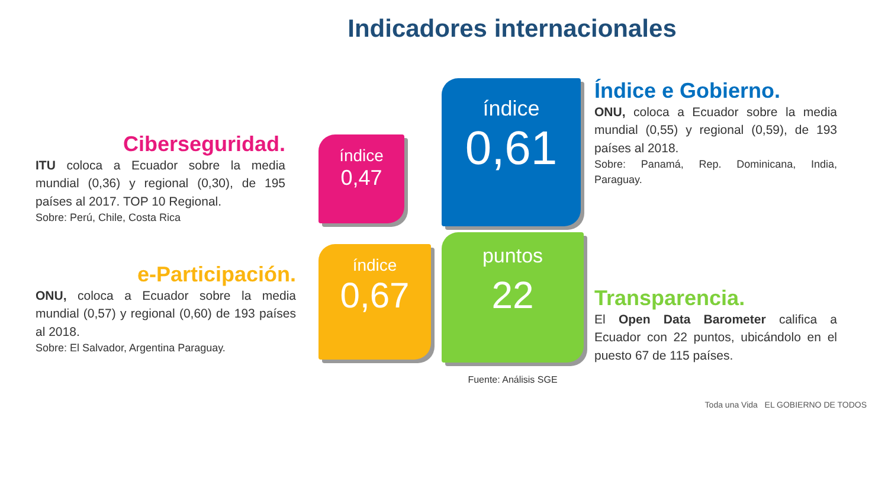Indicadores internacionales
Ciberseguridad.
ITU coloca a Ecuador sobre la media mundial (0,36) y regional (0,30), de 195 países al 2017. TOP 10 Regional.
Sobre: Perú, Chile, Costa Rica
índice
0,47
índice
0,61
Índice e Gobierno.
ONU, coloca a Ecuador sobre la media mundial (0,55) y regional (0,59), de 193 países al 2018.
Sobre: Panamá, Rep. Dominicana, India, Paraguay.
e-Participación.
ONU, coloca a Ecuador sobre la media mundial (0,57) y regional (0,60) de 193 países al 2018.
Sobre: El Salvador, Argentina Paraguay.
índice
0,67
puntos
22
Fuente: Análisis SGE
Transparencia.
El Open Data Barometer califica a Ecuador con 22 puntos, ubicándolo en el puesto 67 de 115 países.
Toda una Vida EL GOBIERNO DE TODOS